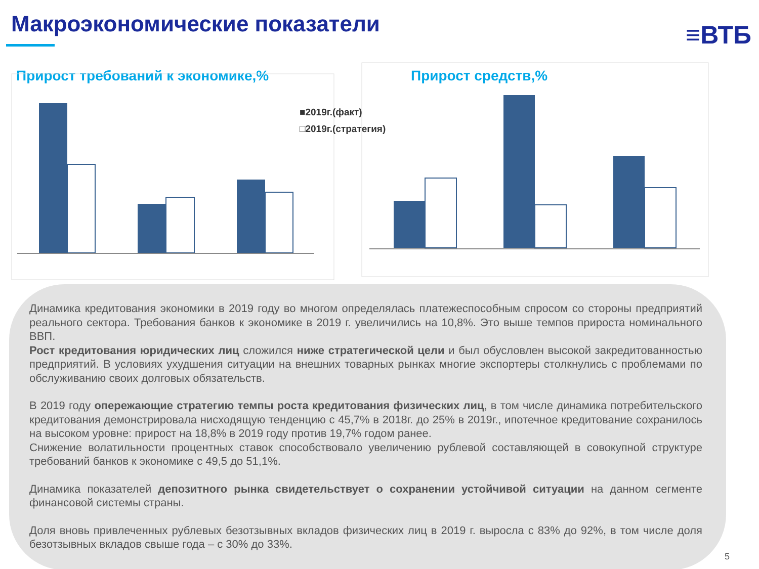Макроэкономические показатели ≡ВТБ
Прирост требований к экономике,%
Прирост средств,%
■2019г.(факт)
□2019г.(стратегия)
Динамика кредитования экономики в 2019 году во многом определялась платежеспособным спросом со стороны предприятий реального сектора. Требования банков к экономике в 2019 г. увеличились на 10,8%. Это выше темпов прироста номинального ВВП.
Рост кредитования юридических лиц сложился ниже стратегической цели и был обусловлен высокой закредитованностью предприятий. В условиях ухудшения ситуации на внешних товарных рынках многие экспортеры столкнулись с проблемами по обслуживанию своих долговых обязательств.
В 2019 году опережающие стратегию темпы роста кредитования физических лиц, в том числе динамика потребительского кредитования демонстрировала нисходящую тенденцию с 45,7% в 2018г. до 25% в 2019г., ипотечное кредитование сохранилось на высоком уровне: прирост на 18,8% в 2019 году против 19,7% годом ранее.
Снижение волатильности процентных ставок способствовало увеличению рублевой составляющей в совокупной структуре требований банков к экономике с 49,5 до 51,1%.
Динамика показателей депозитного рынка свидетельствует о сохранении устойчивой ситуации на данном сегменте финансовой системы страны.
Доля вновь привлеченных рублевых безотзывных вкладов физических лиц в 2019 г. выросла с 83% до 92%, в том числе доля безотзывных вкладов свыше года – с 30% до 33%.
5